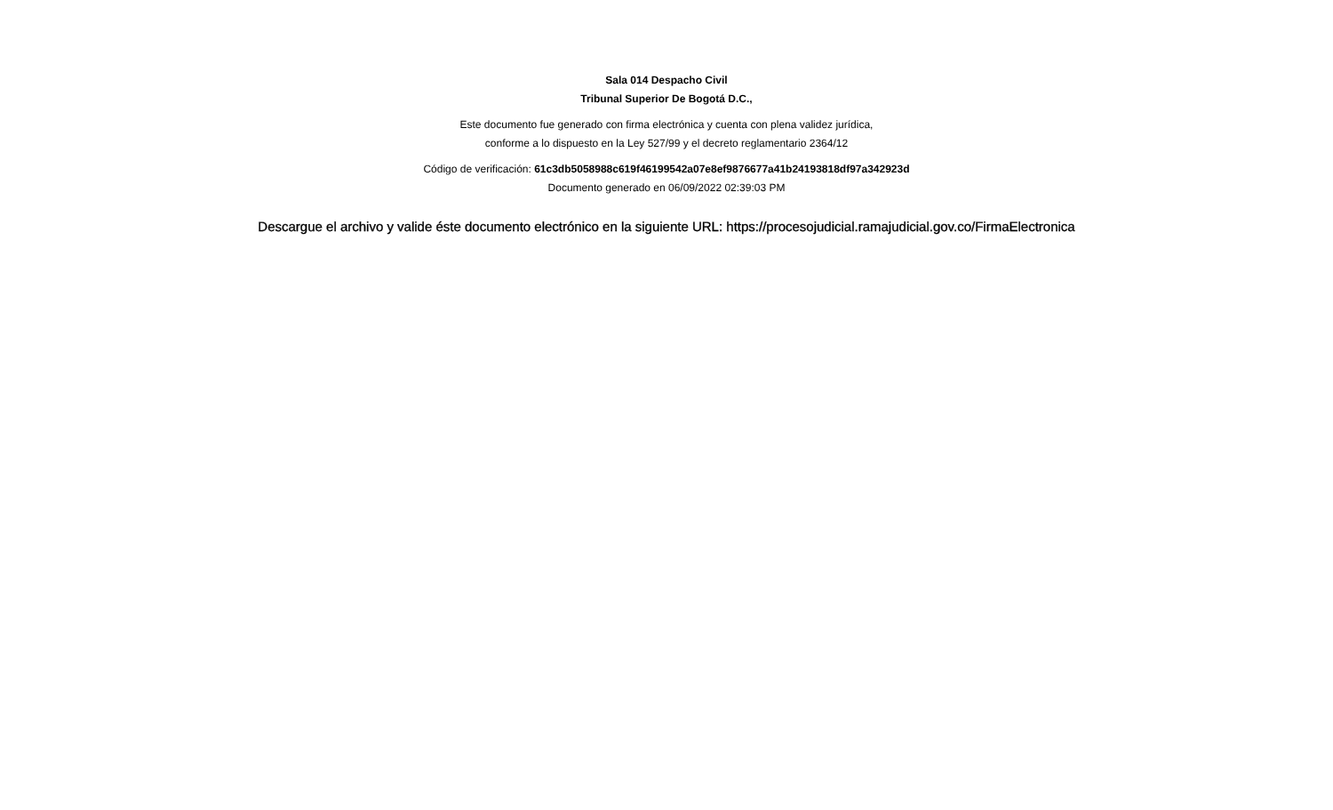Sala 014 Despacho Civil
Tribunal Superior De Bogotá D.C.,
Este documento fue generado con firma electrónica y cuenta con plena validez jurídica,
conforme a lo dispuesto en la Ley 527/99 y el decreto reglamentario 2364/12
Código de verificación: 61c3db5058988c619f46199542a07e8ef9876677a41b24193818df97a342923d
Documento generado en 06/09/2022 02:39:03 PM
Descargue el archivo y valide éste documento electrónico en la siguiente URL: https://procesojudicial.ramajudicial.gov.co/FirmaElectronica